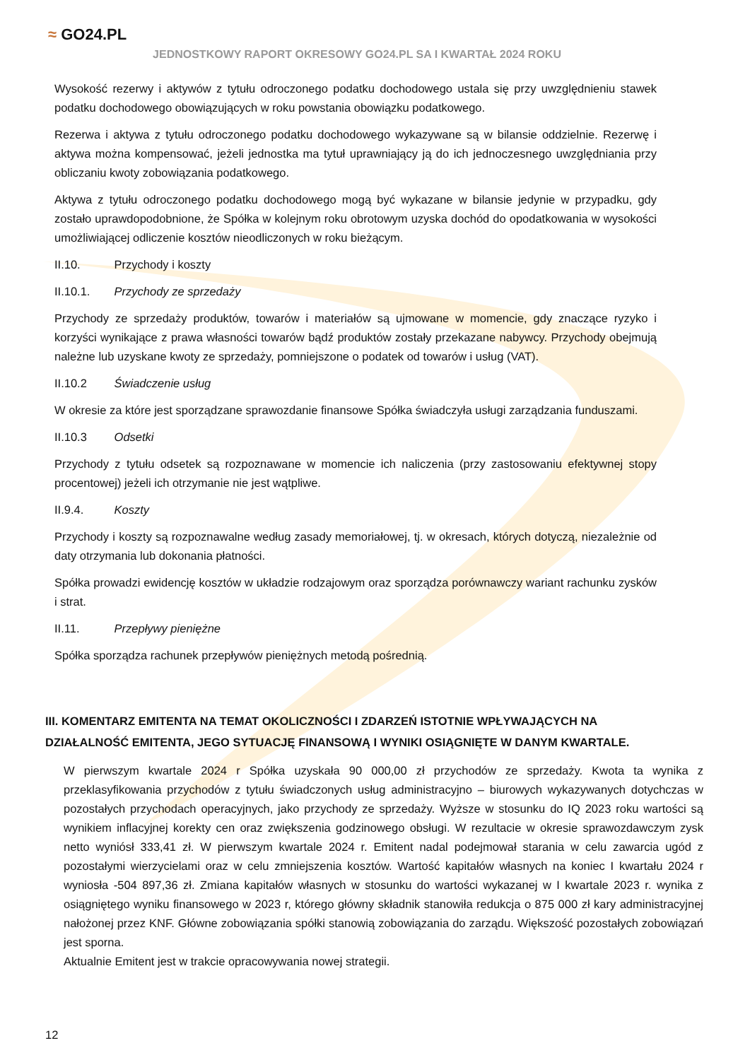≈ GO24.PL
JEDNOSTKOWY RAPORT OKRESOWY GO24.PL SA I KWARTAŁ 2024 ROKU
Wysokość rezerwy i aktywów z tytułu odroczonego podatku dochodowego ustala się przy uwzględnieniu stawek podatku dochodowego obowiązujących w roku powstania obowiązku podatkowego.
Rezerwa i aktywa z tytułu odroczonego podatku dochodowego wykazywane są w bilansie oddzielnie. Rezerwę i aktywa można kompensować, jeżeli jednostka ma tytuł uprawniający ją do ich jednoczesnego uwzględniania przy obliczaniu kwoty zobowiązania podatkowego.
Aktywa z tytułu odroczonego podatku dochodowego mogą być wykazane w bilansie jedynie w przypadku, gdy zostało uprawdopodobnione, że Spółka w kolejnym roku obrotowym uzyska dochód do opodatkowania w wysokości umożliwiającej odliczenie kosztów nieodliczonych w roku bieżącym.
II.10. Przychody i koszty
II.10.1. Przychody ze sprzedaży
Przychody ze sprzedaży produktów, towarów i materiałów są ujmowane w momencie, gdy znaczące ryzyko i korzyści wynikające z prawa własności towarów bądź produktów zostały przekazane nabywcy. Przychody obejmują należne lub uzyskane kwoty ze sprzedaży, pomniejszone o podatek od towarów i usług (VAT).
II.10.2 Świadczenie usług
W okresie za które jest sporządzane sprawozdanie finansowe Spółka świadczyła usługi zarządzania funduszami.
II.10.3 Odsetki
Przychody z tytułu odsetek są rozpoznawane w momencie ich naliczenia (przy zastosowaniu efektywnej stopy procentowej) jeżeli ich otrzymanie nie jest wątpliwe.
II.9.4. Koszty
Przychody i koszty są rozpoznawalne według zasady memoriałowej, tj. w okresach, których dotyczą, niezależnie od daty otrzymania lub dokonania płatności.
Spółka prowadzi ewidencję kosztów w układzie rodzajowym oraz sporządza porównawczy wariant rachunku zysków i strat.
II.11. Przepływy pieniężne
Spółka sporządza rachunek przepływów pieniężnych metodą pośrednią.
III. KOMENTARZ EMITENTA NA TEMAT OKOLICZNOŚCI I ZDARZEŃ ISTOTNIE WPŁYWAJĄCYCH NA DZIAŁALNOŚĆ EMITENTA, JEGO SYTUACJĘ FINANSOWĄ I WYNIKI OSIĄGNIĘTE W DANYM KWARTALE.
W pierwszym kwartale 2024 r Spółka uzyskała 90 000,00 zł przychodów ze sprzedaży. Kwota ta wynika z przeklasyfikowania przychodów z tytułu świadczonych usług administracyjno – biurowych wykazywanych dotychczas w pozostałych przychodach operacyjnych, jako przychody ze sprzedaży. Wyższe w stosunku do IQ 2023 roku wartości są wynikiem inflacyjnej korekty cen oraz zwiększenia godzinowego obsługi. W rezultacie w okresie sprawozdawczym zysk netto wyniósł 333,41 zł. W pierwszym kwartale 2024 r. Emitent nadal podejmował starania w celu zawarcia ugód z pozostałymi wierzycielami oraz w celu zmniejszenia kosztów. Wartość kapitałów własnych na koniec I kwartału 2024 r wyniosła -504 897,36 zł. Zmiana kapitałów własnych w stosunku do wartości wykazanej w I kwartale 2023 r. wynika z osiągniętego wyniku finansowego w 2023 r, którego główny składnik stanowiła redukcja o 875 000 zł kary administracyjnej nałożonej przez KNF. Główne zobowiązania spółki stanowią zobowiązania do zarządu. Większość pozostałych zobowiązań jest sporna.
Aktualnie Emitent jest w trakcie opracowywania nowej strategii.
12